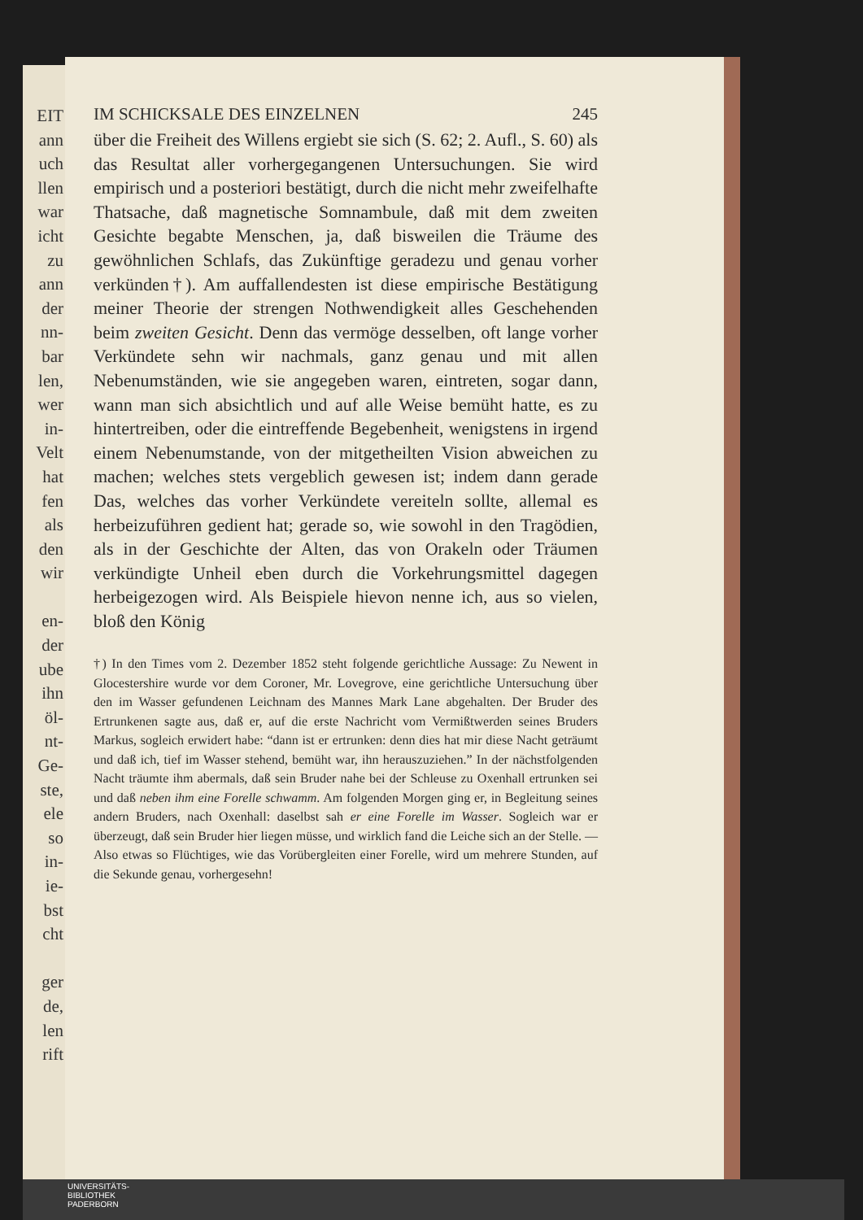EIT
ann
uch
llen
war
icht
zu
ann
der
nn-
bar
len,
wer
in-
Velt
hat
fen
als
den
wir
en-
der
ube
ihn
öl-
nt-
Ge-
ste,
ele
so
in-
ie-
bst
cht
ger
de,
len
rift
IM SCHICKSALE DES EINZELNEN 245
über die Freiheit des Willens ergiebt sie sich (S. 62; 2. Aufl., S. 60) als das Resultat aller vorhergegangenen Untersuchungen. Sie wird empirisch und a posteriori bestätigt, durch die nicht mehr zweifelhafte Thatsache, daß magnetische Somnambule, daß mit dem zweiten Gesichte begabte Menschen, ja, daß bisweilen die Träume des gewöhnlichen Schlafs, das Zukünftige geradezu und genau vorher verkünden†). Am auffallendesten ist diese empirische Bestätigung meiner Theorie der strengen Nothwendigkeit alles Geschehenden beim zweiten Gesicht. Denn das vermöge desselben, oft lange vorher Verkündete sehn wir nachmals, ganz genau und mit allen Nebenumständen, wie sie angegeben waren, eintreten, sogar dann, wann man sich absichtlich und auf alle Weise bemüht hatte, es zu hintertreiben, oder die eintreffende Begebenheit, wenigstens in irgend einem Nebenumstande, von der mitgetheilten Vision abweichen zu machen; welches stets vergeblich gewesen ist; indem dann gerade Das, welches das vorher Verkündete vereiteln sollte, allemal es herbeizuführen gedient hat; gerade so, wie sowohl in den Tragödien, als in der Geschichte der Alten, das von Orakeln oder Träumen verkündigte Unheil eben durch die Vorkehrungsmittel dagegen herbeigezogen wird. Als Beispiele hievon nenne ich, aus so vielen, bloß den König
†) In den Times vom 2. Dezember 1852 steht folgende gerichtliche Aussage: Zu Newent in Glocestershire wurde vor dem Coroner, Mr. Lovegrove, eine gerichtliche Untersuchung über den im Wasser gefundenen Leichnam des Mannes Mark Lane abgehalten. Der Bruder des Ertrunkenen sagte aus, daß er, auf die erste Nachricht vom Vermißtwerden seines Bruders Markus, sogleich erwidert habe: “dann ist er ertrunken: denn dies hat mir diese Nacht geträumt und daß ich, tief im Wasser stehend, bemüht war, ihn herauszuziehen.” In der nächstfolgenden Nacht träumte ihm abermals, daß sein Bruder nahe bei der Schleuse zu Oxenhall ertrunken sei und daß neben ihm eine Forelle schwamm. Am folgenden Morgen ging er, in Begleitung seines andern Bruders, nach Oxenhall: daselbst sah er eine Forelle im Wasser. Sogleich war er überzeugt, daß sein Bruder hier liegen müsse, und wirklich fand die Leiche sich an der Stelle. — Also etwas so Flüchtiges, wie das Vorübergleiten einer Forelle, wird um mehrere Stunden, auf die Sekunde genau, vorhergesehn!
UNIVERSITÄTS-
BIBLIOTHEK
PADERBORN